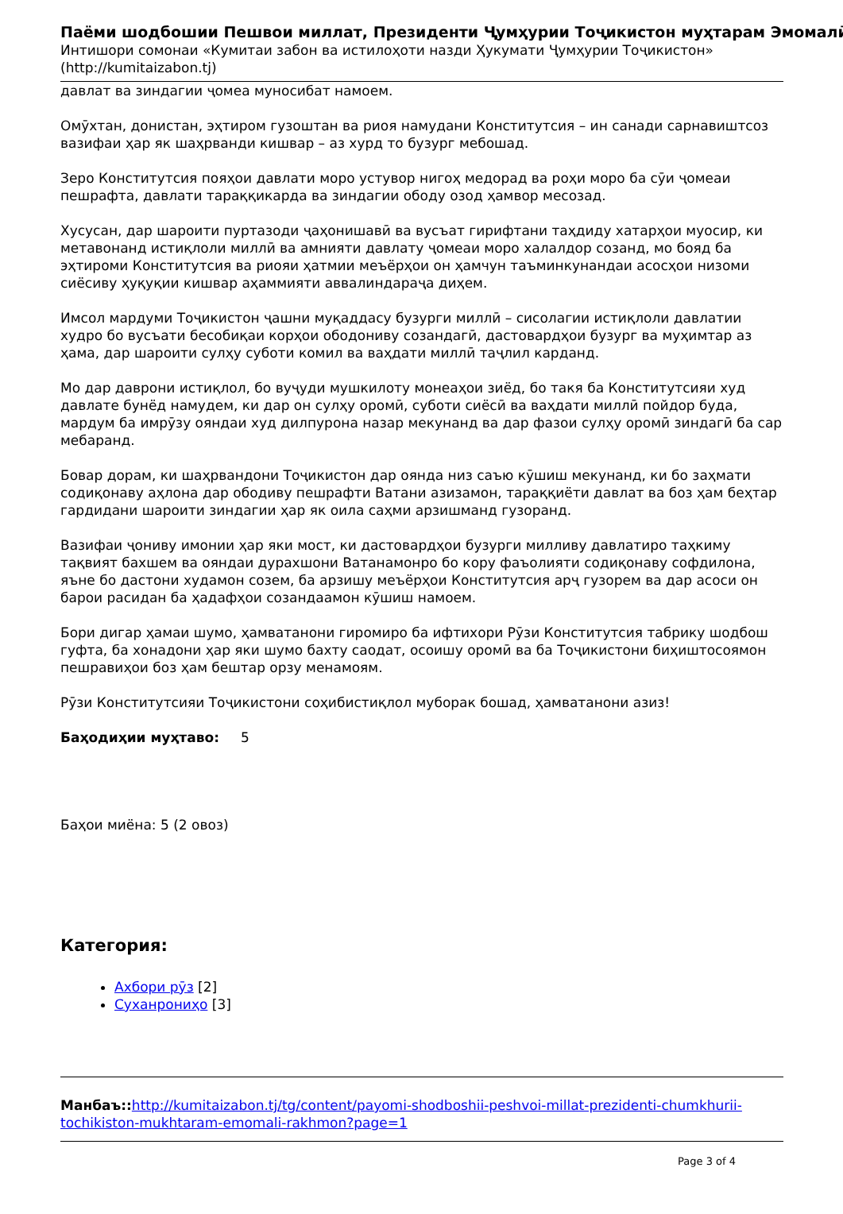Паёми шодбошии Пешвои миллат, Президенти Ҷумҳурии Тоҷикистон муҳтарам Эмомалӣ
Интишори сомонаи «Кумитаи забон ва истилоҳоти назди Ҳукумати Ҷумҳурии Тоҷикистон» (http://kumitaizabon.tj)
давлат ва зиндагии ҷомеа муносибат намоем.
Омӯхтан, донистан, эҳтиром гузоштан ва риоя намудани Конститутсия – ин санади сарнавиштсоз вазифаи ҳар як шаҳрванди кишвар – аз хурд то бузург мебошад.
Зеро Конститутсия пояҳои давлати моро устувор нигоҳ медорад ва роҳи моро ба сӯи ҷомеаи пешрафта, давлати тараққикарда ва зиндагии ободу озод ҳамвор месозад.
Хусусан, дар шароити пуртазоди ҷаҳонишавӣ ва вусъат гирифтани таҳдиду хатарҳои муосир, ки метавонанд истиқлоли миллӣ ва амнияти давлату ҷомеаи моро халалдор созанд, мо бояд ба эҳтироми Конститутсия ва риояи ҳатмии меъёрҳои он ҳамчун таъминкунандаи асосҳои низоми сиёсиву ҳуқуқии кишвар аҳаммияти аввалиндараҷа диҳем.
Имсол мардуми Тоҷикистон ҷашни муқаддасу бузурги миллӣ – сисолагии истиқлоли давлатии худро бо вусъати бесобиқаи корҳои ободониву созандагӣ, дастовардҳои бузург ва муҳимтар аз ҳама, дар шароити сулҳу суботи комил ва ваҳдати миллӣ таҷлил карданд.
Мо дар даврони истиқлол, бо вуҷуди мушкилоту монеаҳои зиёд, бо такя ба Конститутсияи худ давлате бунёд намудем, ки дар он сулҳу оромӣ, суботи сиёсӣ ва ваҳдати миллӣ пойдор буда, мардум ба имрӯзу ояндаи худ дилпурона назар мекунанд ва дар фазои сулҳу оромӣ зиндагӣ ба сар мебаранд.
Бовар дорам, ки шаҳрвандони Тоҷикистон дар оянда низ саъю кӯшиш мекунанд, ки бо заҳмати содиқонаву аҳлона дар ободиву пешрафти Ватани азизамон, тараққиёти давлат ва боз ҳам беҳтар гардидани шароити зиндагии ҳар як оила саҳми арзишманд гузоранд.
Вазифаи ҷониву имонии ҳар яки мост, ки дастовардҳои бузурги милливу давлатиро таҳкиму тақвият бахшем ва ояндаи дурахшони Ватанамонро бо кору фаъолияти содиқонаву софдилона, яъне бо дастони худамон созем, ба арзишу меъёрҳои Конститутсия арҷ гузорем ва дар асоси он барои расидан ба ҳадафҳои созандаамон кӯшиш намоем.
Бори дигар ҳамаи шумо, ҳамватанони гиромиро ба ифтихори Рӯзи Конститутсия табрику шодбош гуфта, ба хонадони ҳар яки шумо бахту саодат, осоишу оромӣ ва ба Тоҷикистони биҳиштосоямон пешравиҳои боз ҳам бештар орзу менамоям.
Рӯзи Конститутсияи Тоҷикистони соҳибистиқлол муборак бошад, ҳамватанони азиз!
Баҳодиҳии муҳтаво: 5
Баҳои миёна: 5 (2 овоз)
Категория:
Ахбори рӯз [2]
Суханрониҳо [3]
Манбаъ:: http://kumitaizabon.tj/tg/content/payomi-shodboshii-peshvoi-millat-prezidenti-chumkhurii-tochikiston-mukhtaram-emomali-rakhmon?page=1
Page 3 of 4